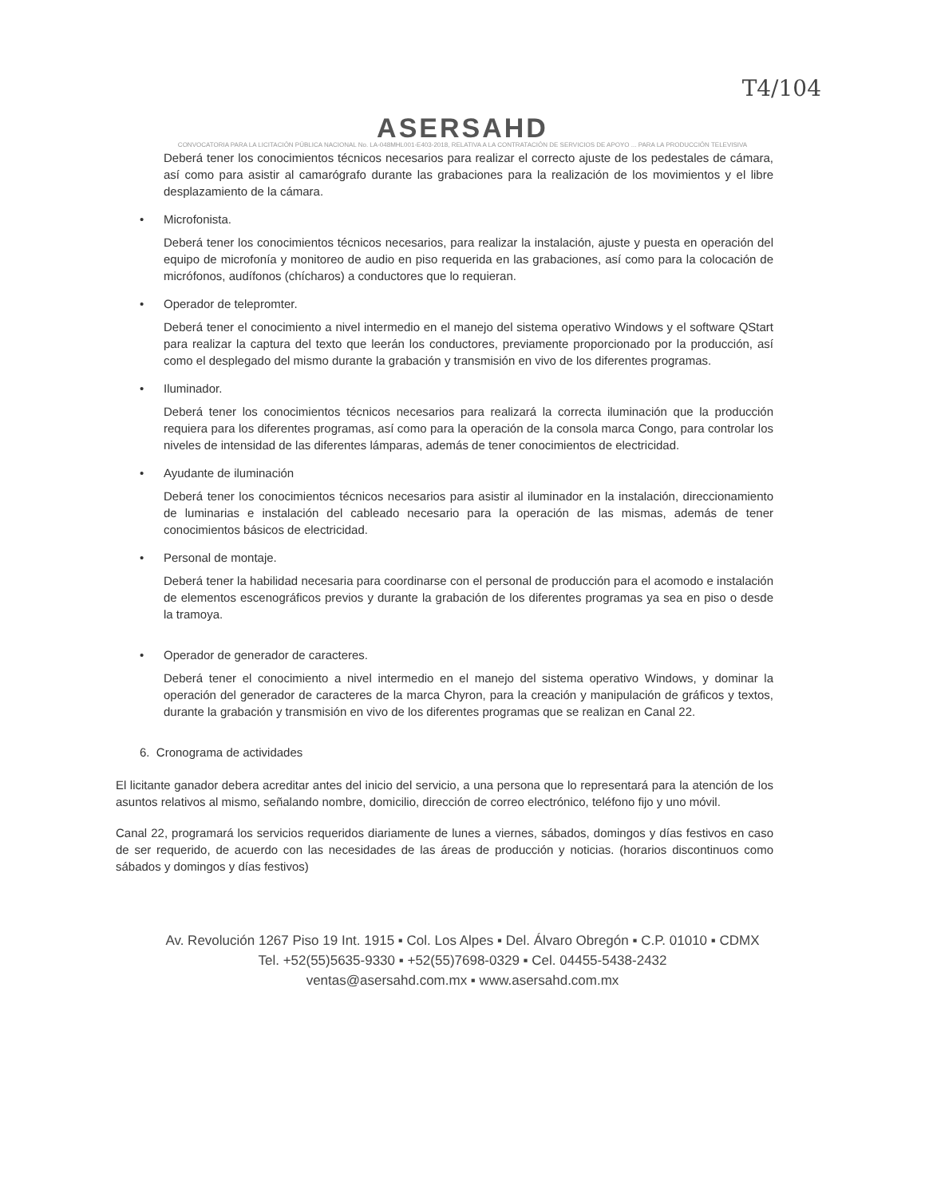T4/104
ASERSAHD
CONVOCATORIA PARA LA LICITACIÓN PÚBLICA NACIONAL No. LA-048MHL001-E403-2018, RELATIVA A LA CONTRATACIÓN DE SERVICIOS DE APOYO ... PARA LA PRODUCCIÓN TELEVISIVA
Deberá tener los conocimientos técnicos necesarios para realizar el correcto ajuste de los pedestales de cámara, así como para asistir al camarógrafo durante las grabaciones para la realización de los movimientos y el libre desplazamiento de la cámara.
• Microfonista.
Deberá tener los conocimientos técnicos necesarios, para realizar la instalación, ajuste y puesta en operación del equipo de microfonía y monitoreo de audio en piso requerida en las grabaciones, así como para la colocación de micrófonos, audífonos (chícharos) a conductores que lo requieran.
• Operador de telepromter.
Deberá tener el conocimiento a nivel intermedio en el manejo del sistema operativo Windows y el software QStart para realizar la captura del texto que leerán los conductores, previamente proporcionado por la producción, así como el desplegado del mismo durante la grabación y transmisión en vivo de los diferentes programas.
• Iluminador.
Deberá tener los conocimientos técnicos necesarios para realizará la correcta iluminación que la producción requiera para los diferentes programas, así como para la operación de la consola marca Congo, para controlar los niveles de intensidad de las diferentes lámparas, además de tener conocimientos de electricidad.
• Ayudante de iluminación
Deberá tener los conocimientos técnicos necesarios para asistir al iluminador en la instalación, direccionamiento de luminarias e instalación del cableado necesario para la operación de las mismas, además de tener conocimientos básicos de electricidad.
• Personal de montaje.
Deberá tener la habilidad necesaria para coordinarse con el personal de producción para el acomodo e instalación de elementos escenográficos previos y durante la grabación de los diferentes programas ya sea en piso o desde la tramoya.
• Operador de generador de caracteres.
Deberá tener el conocimiento a nivel intermedio en el manejo del sistema operativo Windows, y dominar la operación del generador de caracteres de la marca Chyron, para la creación y manipulación de gráficos y textos, durante la grabación y transmisión en vivo de los diferentes programas que se realizan en Canal 22.
6. Cronograma de actividades
El licitante ganador debera acreditar antes del inicio del servicio, a una persona que lo representará para la atención de los asuntos relativos al mismo, señalando nombre, domicilio, dirección de correo electrónico, teléfono fijo y uno móvil.
Canal 22, programará los servicios requeridos diariamente de lunes a viernes, sábados, domingos y días festivos en caso de ser requerido, de acuerdo con las necesidades de las áreas de producción y noticias. (horarios discontinuos como sábados y domingos y días festivos)
Av. Revolución 1267 Piso 19 Int. 1915 ▪ Col. Los Alpes ▪ Del. Álvaro Obregón ▪ C.P. 01010 ▪ CDMX
Tel. +52(55)5635-9330 ▪ +52(55)7698-0329 ▪ Cel. 04455-5438-2432
ventas@asersahd.com.mx ▪ www.asersahd.com.mx